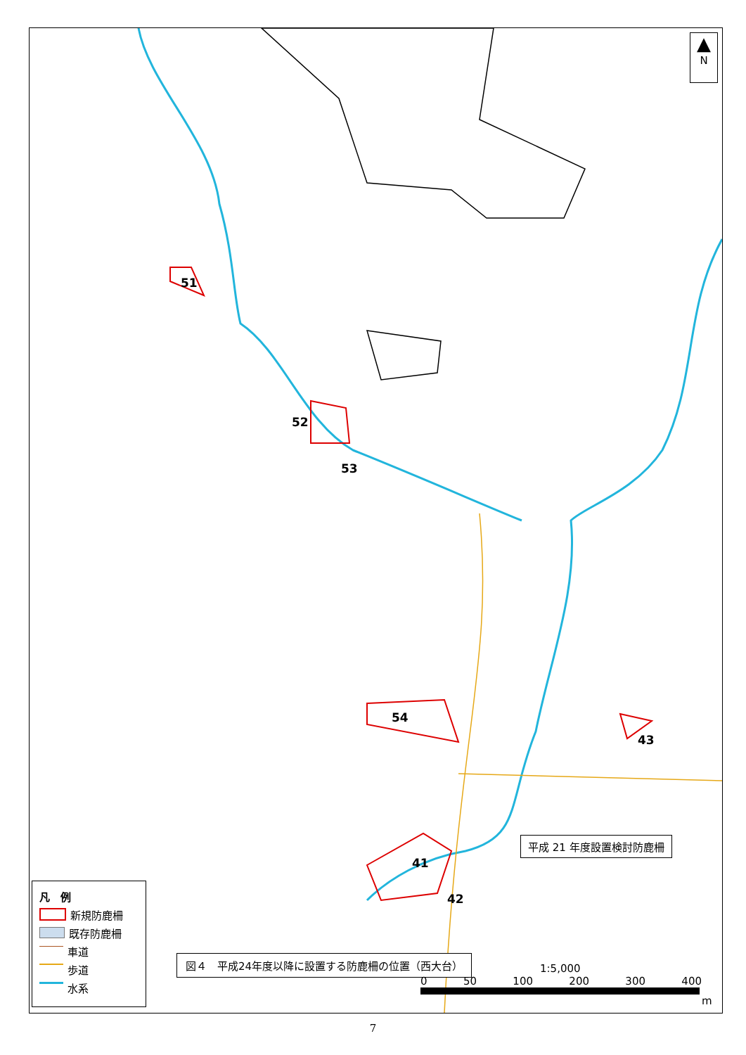51
52
53
54
41
42
43
▲
N
凡　例
新規防鹿柵
既存防鹿柵
車道
歩道
水系
図４　平成24年度以降に設置する防鹿柵の位置（西大台）
平成 21 年度設置検討防鹿柵
1:5,000
0 50 100 200 300 400
m
7